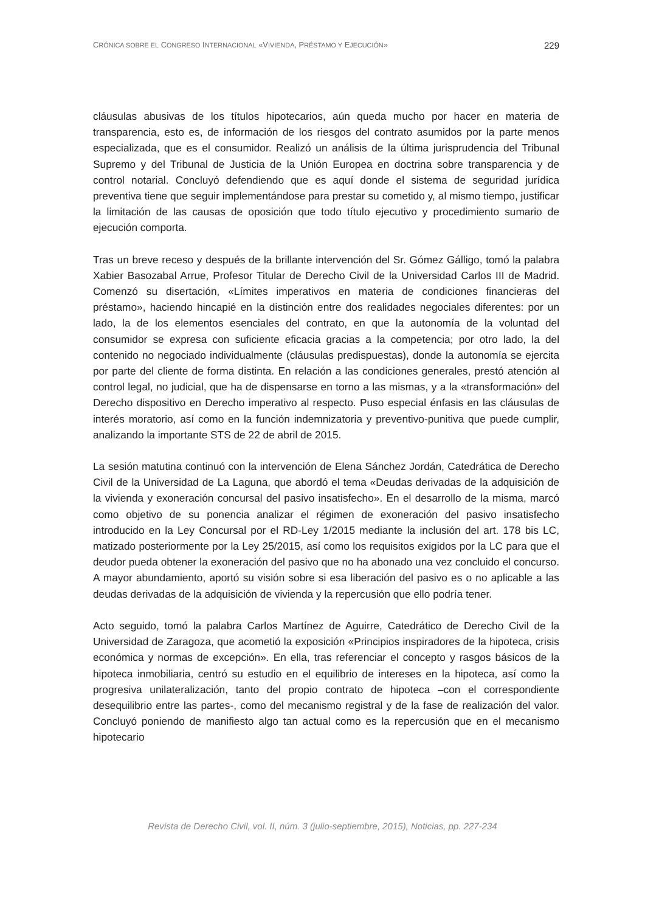CRÓNICA SOBRE EL CONGRESO INTERNACIONAL «VIVIENDA, PRÉSTAMO Y EJECUCIÓN» 229
cláusulas abusivas de los títulos hipotecarios, aún queda mucho por hacer en materia de transparencia, esto es, de información de los riesgos del contrato asumidos por la parte menos especializada, que es el consumidor. Realizó un análisis de la última jurisprudencia del Tribunal Supremo y del Tribunal de Justicia de la Unión Europea en doctrina sobre transparencia y de control notarial. Concluyó defendiendo que es aquí donde el sistema de seguridad jurídica preventiva tiene que seguir implementándose para prestar su cometido y, al mismo tiempo, justificar la limitación de las causas de oposición que todo título ejecutivo y procedimiento sumario de ejecución comporta.
Tras un breve receso y después de la brillante intervención del Sr. Gómez Gálligo, tomó la palabra Xabier Basozabal Arrue, Profesor Titular de Derecho Civil de la Universidad Carlos III de Madrid. Comenzó su disertación, «Límites imperativos en materia de condiciones financieras del préstamo», haciendo hincapié en la distinción entre dos realidades negociales diferentes: por un lado, la de los elementos esenciales del contrato, en que la autonomía de la voluntad del consumidor se expresa con suficiente eficacia gracias a la competencia; por otro lado, la del contenido no negociado individualmente (cláusulas predispuestas), donde la autonomía se ejercita por parte del cliente de forma distinta. En relación a las condiciones generales, prestó atención al control legal, no judicial, que ha de dispensarse en torno a las mismas, y a la «transformación» del Derecho dispositivo en Derecho imperativo al respecto. Puso especial énfasis en las cláusulas de interés moratorio, así como en la función indemnizatoria y preventivo-punitiva que puede cumplir, analizando la importante STS de 22 de abril de 2015.
La sesión matutina continuó con la intervención de Elena Sánchez Jordán, Catedrática de Derecho Civil de la Universidad de La Laguna, que abordó el tema «Deudas derivadas de la adquisición de la vivienda y exoneración concursal del pasivo insatisfecho». En el desarrollo de la misma, marcó como objetivo de su ponencia analizar el régimen de exoneración del pasivo insatisfecho introducido en la Ley Concursal por el RD-Ley 1/2015 mediante la inclusión del art. 178 bis LC, matizado posteriormente por la Ley 25/2015, así como los requisitos exigidos por la LC para que el deudor pueda obtener la exoneración del pasivo que no ha abonado una vez concluido el concurso. A mayor abundamiento, aportó su visión sobre si esa liberación del pasivo es o no aplicable a las deudas derivadas de la adquisición de vivienda y la repercusión que ello podría tener.
Acto seguido, tomó la palabra Carlos Martínez de Aguirre, Catedrático de Derecho Civil de la Universidad de Zaragoza, que acometió la exposición «Principios inspiradores de la hipoteca, crisis económica y normas de excepción». En ella, tras referenciar el concepto y rasgos básicos de la hipoteca inmobiliaria, centró su estudio en el equilibrio de intereses en la hipoteca, así como la progresiva unilateralización, tanto del propio contrato de hipoteca –con el correspondiente desequilibrio entre las partes-, como del mecanismo registral y de la fase de realización del valor. Concluyó poniendo de manifiesto algo tan actual como es la repercusión que en el mecanismo hipotecario
Revista de Derecho Civil, vol. II, núm. 3 (julio-septiembre, 2015), Noticias, pp. 227-234